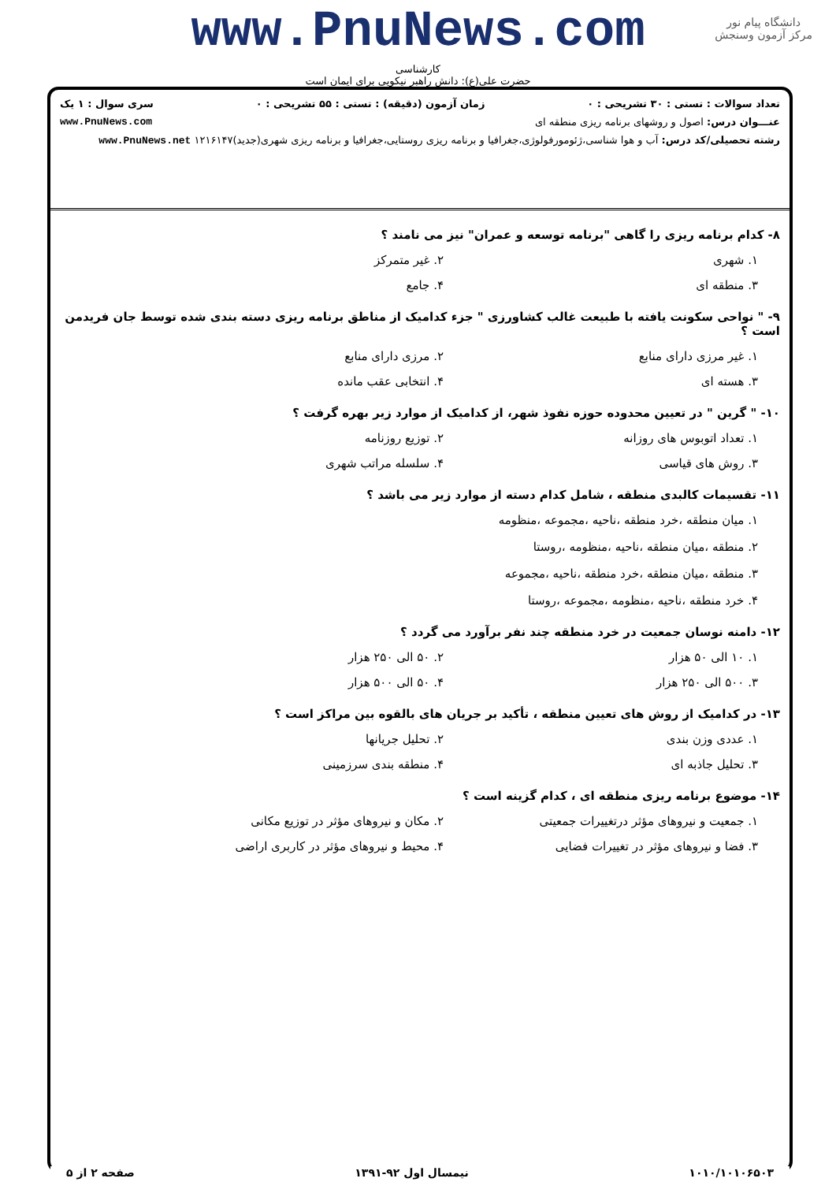دانشگاه پیام نور
مرکز آزمون وسنجش
www.PnuNews.com
کارشناسی
حضرت علی(ع): دانش راهبر نیکویی برای ایمان است
تعداد سوالات : تستی : ۳۰ تشریحی : ۰ زمان آزمون (دقیقه) : تستی : ۵۵ تشریحی : ۰ سری سوال : ۱ یک
عنـــوان درس: اصول و روشهای برنامه ریزی منطقه ای www.PnuNews.com
رشته تحصیلی/کد درس: آب و هوا شناسی،ژئومورفولوژی،جغرافیا و برنامه ریزی روستایی،جغرافیا و برنامه ریزی شهری(جدید)۱۲۱۶۱۴۷ www.PnuNews.net
۸- کدام برنامه ریزی را گاهی "برنامه توسعه و عمران" نیز می نامند ؟
۱. شهری
۲. غیر متمرکز
۳. منطقه ای
۴. جامع
۹- " نواحی سکونت یافته با طبیعت غالب کشاورزی " جزء کدامیک از مناطق برنامه ریزی دسته بندی شده توسط جان فریدمن است ؟
۱. غیر مرزی دارای منابع
۲. مرزی دارای منابع
۳. هسته ای
۴. انتخابی عقب مانده
۱۰- " گرین " در تعیین محدوده حوزه نفوذ شهر، از کدامیک از موارد زیر بهره گرفت ؟
۱. تعداد اتوبوس های روزانه
۲. توزیع روزنامه
۳. روش های قیاسی
۴. سلسله مراتب شهری
۱۱- تقسیمات کالبدی منطقه ، شامل کدام دسته از موارد زیر می باشد ؟
۱. میان منطقه ،خرد منطقه ،ناحیه ،مجموعه ،منظومه
۲. منطقه ،میان منطقه ،ناحیه ،منظومه ،روستا
۳. منطقه ،میان منطقه ،خرد منطقه ،ناحیه ،مجموعه
۴. خرد منطقه ،ناحیه ،منظومه ،مجموعه ،روستا
۱۲- دامنه نوسان جمعیت در خرد منطقه چند نفر برآورد می گردد ؟
۱. ۱۰ الی ۵۰ هزار
۲. ۵۰ الی ۲۵۰ هزار
۳. ۵۰۰ الی ۲۵۰ هزار
۴. ۵۰ الی ۵۰۰ هزار
۱۳- در کدامیک از روش های تعیین منطقه ، تأکید بر جریان های بالقوه بین مراکز است ؟
۱. عددی وزن بندی
۲. تحلیل جریانها
۳. تحلیل جاذبه ای
۴. منطقه بندی سرزمینی
۱۴- موضوع برنامه ریزی منطقه ای ، کدام گزینه است ؟
۱. جمعیت و نیروهای مؤثر درتغییرات جمعیتی
۲. مکان و نیروهای مؤثر در توزیع مکانی
۳. فضا و نیروهای مؤثر در تغییرات فضایی
۴. محیط و نیروهای مؤثر در کاربری اراضی
۱۰۱۰/۱۰۱۰۶۵۰۳ نیمسال اول ۹۲-۱۳۹۱ صفحه ۲ از ۵